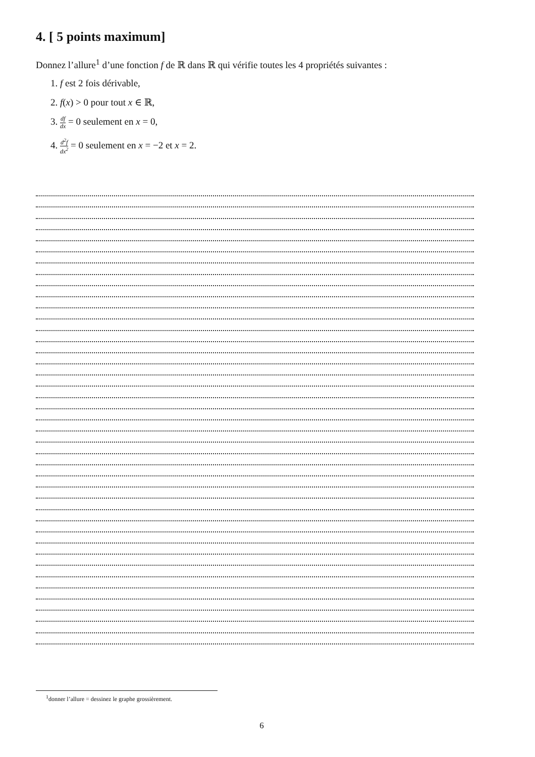4. [ 5 points maximum]
Donnez l’allure<sup>1</sup> d’une fonction f de ℝ dans ℝ qui vérifie toutes les 4 propriétés suivantes :
1. f est 2 fois dérivable,
2. f(x) > 0 pour tout x ∈ ℝ,
3. df dx = 0 seulement en x = 0,
4. d<sup>2</sup>f dx<sup>2</sup> = 0 seulement en x = −2 et x = 2.
<sup>1</sup> donner l’allure = dessinez le graphe grossièrement.
6